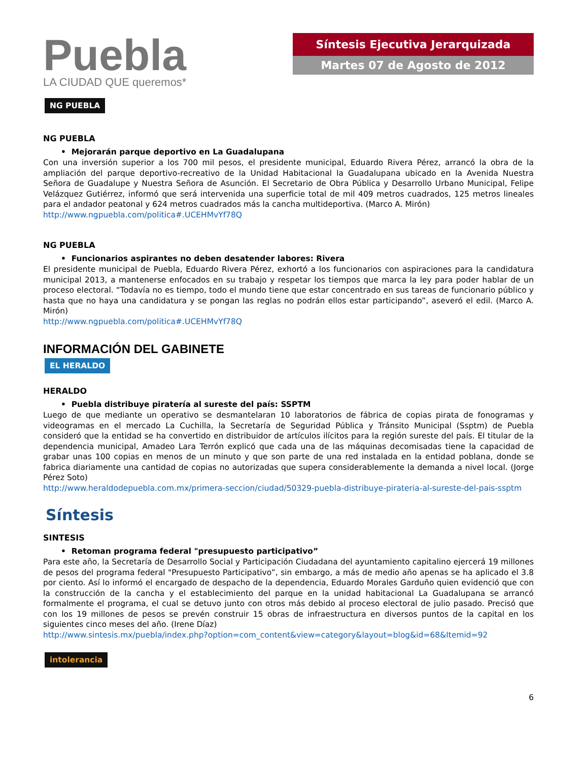Puebla
LA CIUDAD QUE queremos*
Síntesis Ejecutiva Jerarquizada
Martes 07 de Agosto de 2012
NG PUEBLA
NG PUEBLA
• Mejorarán parque deportivo en La Guadalupana
Con una inversión superior a los 700 mil pesos, el presidente municipal, Eduardo Rivera Pérez, arrancó la obra de la ampliación del parque deportivo-recreativo de la Unidad Habitacional la Guadalupana ubicado en la Avenida Nuestra Señora de Guadalupe y Nuestra Señora de Asunción. El Secretario de Obra Pública y Desarrollo Urbano Municipal, Felipe Velázquez Gutiérrez, informó que será intervenida una superficie total de mil 409 metros cuadrados, 125 metros lineales para el andador peatonal y 624 metros cuadrados más la cancha multideportiva. (Marco A. Mirón)
http://www.ngpuebla.com/politica#.UCEHMvYf78Q
NG PUEBLA
• Funcionarios aspirantes no deben desatender labores: Rivera
El presidente municipal de Puebla, Eduardo Rivera Pérez, exhortó a los funcionarios con aspiraciones para la candidatura municipal 2013, a mantenerse enfocados en su trabajo y respetar los tiempos que marca la ley para poder hablar de un proceso electoral. “Todavía no es tiempo, todo el mundo tiene que estar concentrado en sus tareas de funcionario público y hasta que no haya una candidatura y se pongan las reglas no podrán ellos estar participando”, aseveró el edil. (Marco A. Mirón)
http://www.ngpuebla.com/politica#.UCEHMvYf78Q
INFORMACIÓN DEL GABINETE
EL HERALDO
HERALDO
• Puebla distribuye piratería al sureste del país: SSPTM
Luego de que mediante un operativo se desmantelaran 10 laboratorios de fábrica de copias pirata de fonogramas y videogramas en el mercado La Cuchilla, la Secretaría de Seguridad Pública y Tránsito Municipal (Ssptm) de Puebla consideró que la entidad se ha convertido en distribuidor de artículos ilícitos para la región sureste del país. El titular de la dependencia municipal, Amadeo Lara Terrón explicó que cada una de las máquinas decomisadas tiene la capacidad de grabar unas 100 copias en menos de un minuto y que son parte de una red instalada en la entidad poblana, donde se fabrica diariamente una cantidad de copias no autorizadas que supera considerablemente la demanda a nivel local. (Jorge Pérez Soto)
http://www.heraldodepuebla.com.mx/primera-seccion/ciudad/50329-puebla-distribuye-pirateria-al-sureste-del-pais-ssptm
Síntesis
SINTESIS
• Retoman programa federal "presupuesto participativo”
Para este año, la Secretaría de Desarrollo Social y Participación Ciudadana del ayuntamiento capitalino ejercerá 19 millones de pesos del programa federal "Presupuesto Participativo”, sin embargo, a más de medio año apenas se ha aplicado el 3.8 por ciento. Así lo informó el encargado de despacho de la dependencia, Eduardo Morales Garduño quien evidenció que con la construcción de la cancha y el establecimiento del parque en la unidad habitacional La Guadalupana se arrancó formalmente el programa, el cual se detuvo junto con otros más debido al proceso electoral de julio pasado. Precisó que con los 19 millones de pesos se prevén construir 15 obras de infraestructura en diversos puntos de la capital en los siguientes cinco meses del año. (Irene Díaz)
http://www.sintesis.mx/puebla/index.php?option=com_content&view=category&layout=blog&id=68&Itemid=92
intolerancia
6